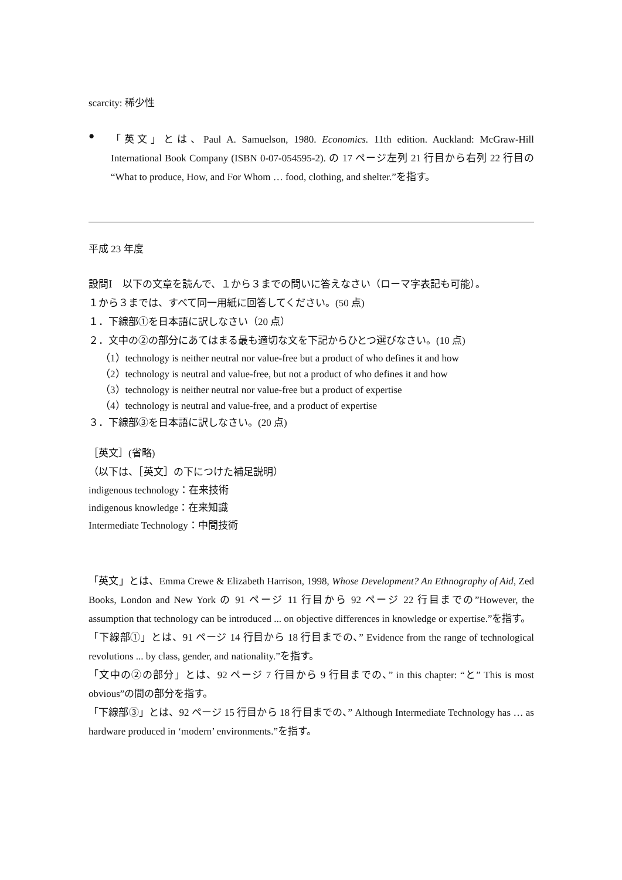scarcity: 稀少性
●
「英文」とは、Paul A. Samuelson, 1980. Economics. 11th edition. Auckland: McGraw-Hill International Book Company (ISBN 0-07-054595-2). の 17 ページ左列 21 行目から右列 22 行目の “What to produce, How, and For Whom … food, clothing, and shelter.”を指す。
平成 23 年度
設問Ⅰ　以下の文章を読んで、１から３までの問いに答えなさい（ローマ字表記も可能）。
１から３までは、すべて同一用紙に回答してください。(50 点)
１．下線部①を日本語に訳しなさい（20 点）
２．文中の②の部分にあてはまる最も適切な文を下記からひとつ選びなさい。(10 点)
（1）technology is neither neutral nor value-free but a product of who defines it and how
（2）technology is neutral and value-free, but not a product of who defines it and how
（3）technology is neither neutral nor value-free but a product of expertise
（4）technology is neutral and value-free, and a product of expertise
３．下線部③を日本語に訳しなさい。(20 点)
［英文］(省略)
（以下は、［英文］の下につけた補足説明）
indigenous technology：在来技術
indigenous knowledge：在来知識
Intermediate Technology：中間技術
「英文」とは、Emma Crewe & Elizabeth Harrison, 1998, Whose Development? An Ethnography of Aid, Zed Books, London and New York の 91 ページ 11 行目から 92 ページ 22 行目までの”However, the assumption that technology can be introduced ... on objective differences in knowledge or expertise.”を指す。
「下線部①」とは、91 ページ 14 行目から 18 行目までの、” Evidence from the range of technological revolutions ... by class, gender, and nationality.”を指す。
「文中の②の部分」とは、92 ページ 7 行目から 9 行目までの、” in this chapter: “と” This is most obvious”の間の部分を指す。
「下線部③」とは、92 ページ 15 行目から 18 行目までの、” Although Intermediate Technology has … as hardware produced in ‘modern’ environments.”を指す。